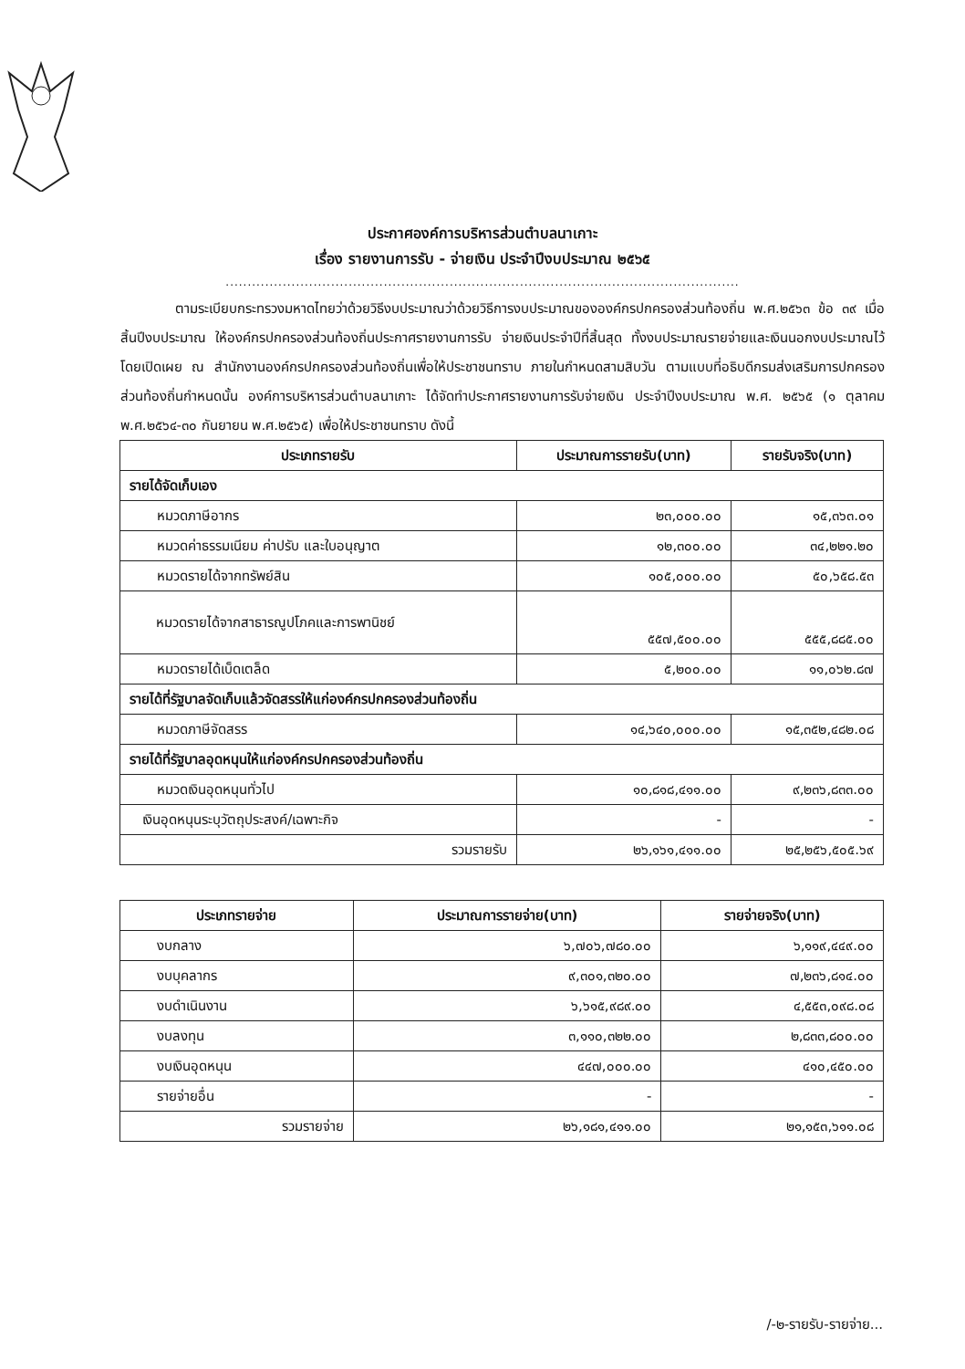ประกาศองค์การบริหารส่วนตำบลนาเกาะ
เรื่อง รายงานการรับ - จ่ายเงิน ประจำปีงบประมาณ ๒๕๖๕
.....................................................................................................................
ตามระเบียบกระทรวงมหาดไทยว่าด้วยวิธีงบประมาณว่าด้วยวิธีการงบประมาณขององค์กรปกครองส่วนท้องถิ่น พ.ศ.๒๕๖๓ ข้อ ๓๙ เมื่อสิ้นปีงบประมาณ ให้องค์กรปกครองส่วนท้องถิ่นประกาศรายงานการรับ จ่ายเงินประจำปีที่สิ้นสุด ทั้งงบประมาณรายจ่ายและเงินนอกงบประมาณไว้โดยเปิดเผย ณ สำนักงานองค์กรปกครองส่วนท้องถิ่นเพื่อให้ประชาชนทราบ ภายในกำหนดสามสิบวัน ตามแบบที่อธิบดีกรมส่งเสริมการปกครองส่วนท้องถิ่นกำหนดนั้น องค์การบริหารส่วนตำบลนาเกาะ ได้จัดทำประกาศรายงานการรับจ่ายเงิน ประจำปีงบประมาณ พ.ศ. ๒๕๖๕ (๑ ตุลาคม พ.ศ.๒๕๖๔-๓๐ กันยายน พ.ศ.๒๕๖๕) เพื่อให้ประชาชนทราบ ดังนี้
| ประเภทรายรับ | ประมาณการรายรับ(บาท) | รายรับจริง(บาท) |
| --- | --- | --- |
| รายได้จัดเก็บเอง | | |
| หมวดภาษีอากร | ๒๓,๐๐๐.๐๐ | ๑๕,๓๖๓.๐๑ |
| หมวดค่าธรรมเนียม ค่าปรับ และใบอนุญาต | ๑๒,๓๐๐.๐๐ | ๓๔,๒๒๑.๒๐ |
| หมวดรายได้จากทรัพย์สิน | ๑๐๕,๐๐๐.๐๐ | ๕๐,๖๕๘.๕๓ |
| หมวดรายได้จากสาธารณูปโภคและการพานิชย์ | ๕๕๗,๕๐๐.๐๐ | ๕๕๕,๘๘๕.๐๐ |
| หมวดรายได้เบ็ดเตล็ด | ๕,๒๐๐.๐๐ | ๑๑,๐๖๒.๘๗ |
| รายได้ที่รัฐบาลจัดเก็บแล้วจัดสรรให้แก่องค์กรปกครองส่วนท้องถิ่น | | |
| หมวดภาษีจัดสรร | ๑๔,๖๔๐,๐๐๐.๐๐ | ๑๕,๓๕๒,๔๘๒.๐๘ |
| รายได้ที่รัฐบาลอุดหนุนให้แก่องค์กรปกครองส่วนท้องถิ่น | | |
| หมวดเงินอุดหนุนทั่วไป | ๑๐,๘๑๘,๔๑๑.๐๐ | ๙,๒๓๖,๘๓๓.๐๐ |
| เงินอุดหนุนระบุวัตถุประสงค์/เฉพาะกิจ | - | - |
| รวมรายรับ | ๒๖,๑๖๑,๔๑๑.๐๐ | ๒๕,๒๕๖,๕๐๕.๖๙ |
| ประเภทรายจ่าย | ประมาณการรายจ่าย(บาท) | รายจ่ายจริง(บาท) |
| --- | --- | --- |
| งบกลาง | ๖,๗๐๖,๗๘๐.๐๐ | ๖,๑๑๙,๔๔๙.๐๐ |
| งบบุคลากร | ๙,๓๐๑,๓๒๐.๐๐ | ๗,๒๓๖,๘๑๔.๐๐ |
| งบดำเนินงาน | ๖,๖๑๕,๙๘๙.๐๐ | ๔,๕๕๓,๐๙๘.๐๘ |
| งบลงทุน | ๓,๑๑๐,๓๒๒.๐๐ | ๒,๘๓๓,๘๐๐.๐๐ |
| งบเงินอุดหนุน | ๔๔๗,๐๐๐.๐๐ | ๔๑๐,๔๕๐.๐๐ |
| รายจ่ายอื่น | - | - |
| รวมรายจ่าย | ๒๖,๑๘๑,๔๑๑.๐๐ | ๒๑,๑๕๓,๖๑๑.๐๘ |
/-๒-รายรับ-รายจ่าย...